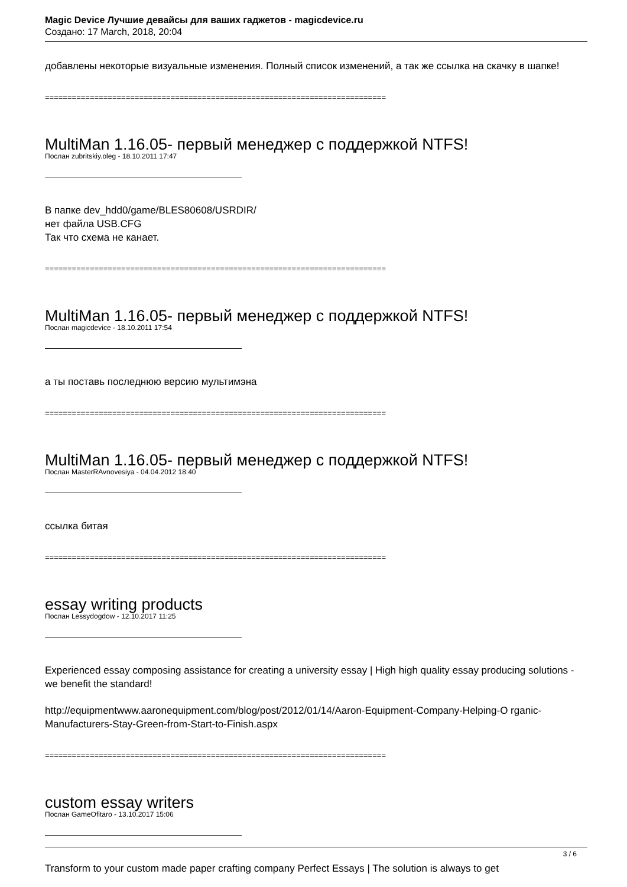Magic Device Лучшие девайсы для ваших гаджетов - magicdevice.ru
Создано: 17 March, 2018, 20:04
добавлены некоторые визуальные изменения. Полный список изменений, а так же ссылка на скачку в шапке!
============================================================================
MultiMan 1.16.05- первый менеджер с поддержкой NTFS!
Послан zubritskiy.oleg - 18.10.2011 17:47
В папке dev_hdd0/game/BLES80608/USRDIR/
нет файла USB.CFG
Так что схема не канает.
============================================================================
MultiMan 1.16.05- первый менеджер с поддержкой NTFS!
Послан magicdevice - 18.10.2011 17:54
а ты поставь последнюю версию мультимэна
============================================================================
MultiMan 1.16.05- первый менеджер с поддержкой NTFS!
Послан MasterRAvnovesiya - 04.04.2012 18:40
ссылка битая
============================================================================
essay writing products
Послан Lessydogdow - 12.10.2017 11:25
Experienced essay composing assistance for creating a university essay | High high quality essay producing solutions - we benefit the standard!
http://equipmentwww.aaronequipment.com/blog/post/2012/01/14/Aaron-Equipment-Company-Helping-O rganic-Manufacturers-Stay-Green-from-Start-to-Finish.aspx
============================================================================
custom essay writers
Послан GameOfitaro - 13.10.2017 15:06
Transform to your custom made paper crafting company Perfect Essays | The solution is always to get
3 / 6